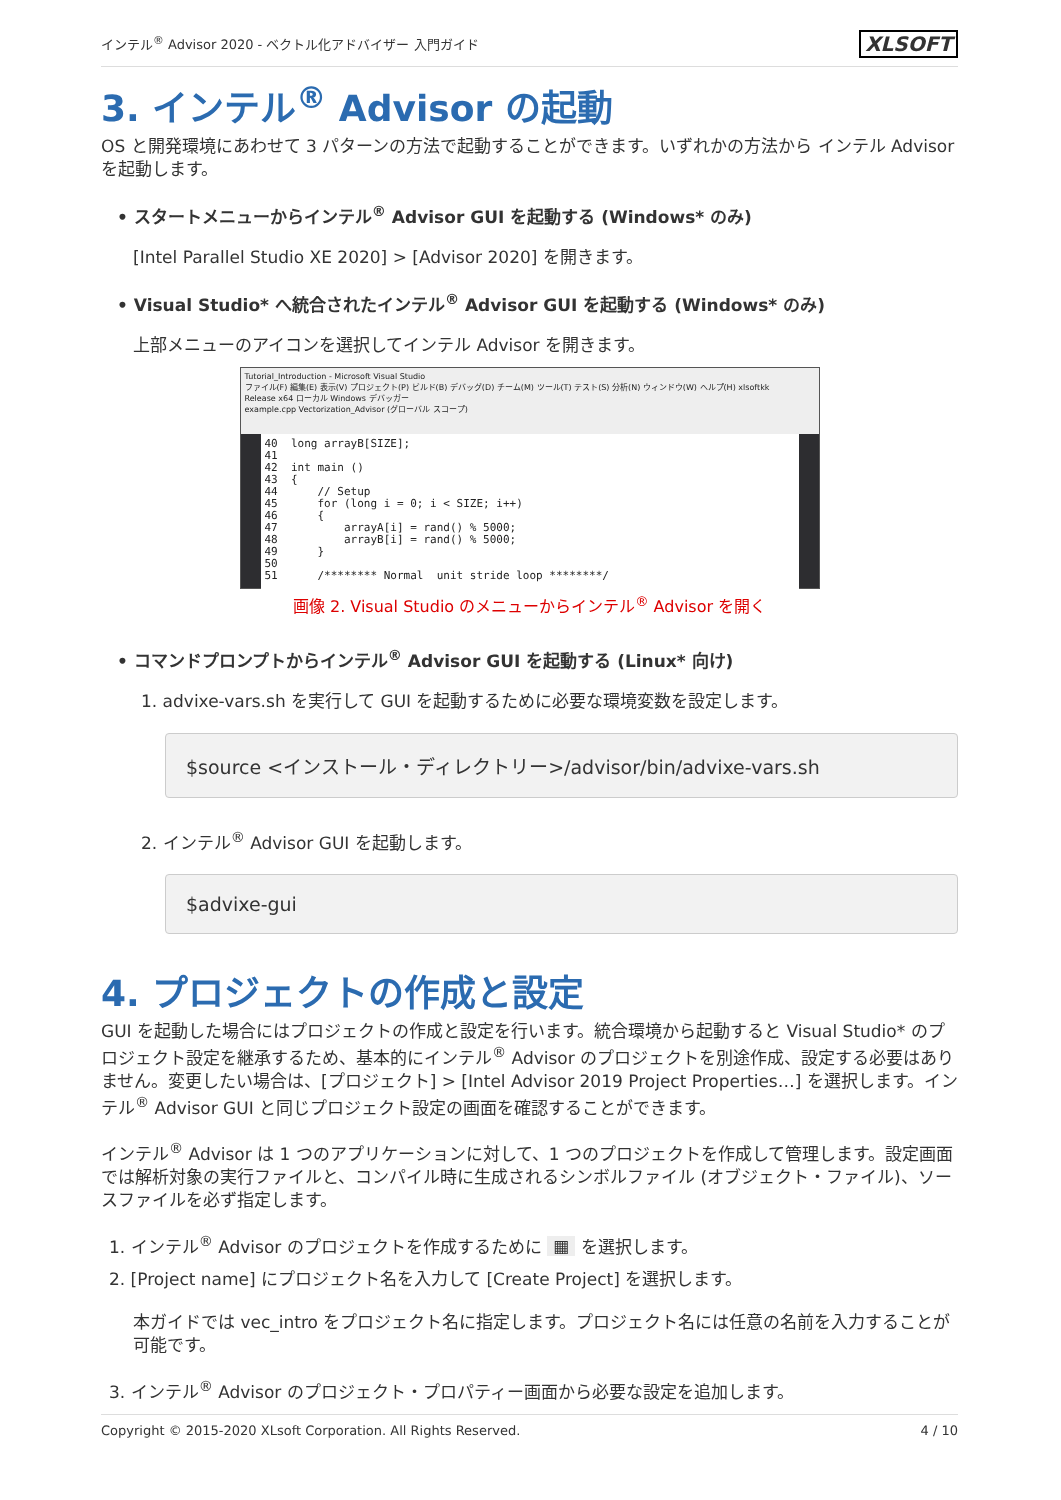インテル<sup>®</sup> Advisor 2020 - ベクトル化アドバイザー 入門ガイド XLSOFT
3. インテル<sup>®</sup> Advisor の起動
OS と開発環境にあわせて 3 パターンの方法で起動することができます。いずれかの方法から インテル Advisor を起動します。
• スタートメニューからインテル<sup>®</sup> Advisor GUI を起動する (Windows* のみ)
[Intel Parallel Studio XE 2020] > [Advisor 2020] を開きます。
• Visual Studio* へ統合されたインテル<sup>®</sup> Advisor GUI を起動する (Windows* のみ)
上部メニューのアイコンを選択してインテル Advisor を開きます。
Tutorial_Introduction - Microsoft Visual Studio
ファイル(F) 編集(E) 表示(V) プロジェクト(P) ビルド(B) デバッグ(D) チーム(M) ツール(T) テスト(S) 分析(N) ウィンドウ(W) ヘルプ(H) xlsoftkk
Release x64 ローカル Windows デバッガー
example.cpp Vectorization_Advisor (グローバル スコープ)
40 long arrayB[SIZE]; 41 42 int main () 43 { 44 // Setup 45 for (long i = 0; i < SIZE; i++) 46 { 47 arrayA[i] = rand() % 5000; 48 arrayB[i] = rand() % 5000; 49 } 50 51 /******** Normal unit stride loop ********/
画像 2. Visual Studio のメニューからインテル<sup>®</sup> Advisor を開く
• コマンドプロンプトからインテル<sup>®</sup> Advisor GUI を起動する (Linux* 向け)
1. advixe-vars.sh を実行して GUI を起動するために必要な環境変数を設定します。
$source <インストール・ディレクトリー>/advisor/bin/advixe-vars.sh
2. インテル<sup>®</sup> Advisor GUI を起動します。
$advixe-gui
4. プロジェクトの作成と設定
GUI を起動した場合にはプロジェクトの作成と設定を行います。統合環境から起動すると Visual Studio* のプロジェクト設定を継承するため、基本的にインテル<sup>®</sup> Advisor のプロジェクトを別途作成、設定する必要はありません。変更したい場合は、[プロジェクト] > [Intel Advisor 2019 Project Properties…] を選択します。インテル<sup>®</sup> Advisor GUI と同じプロジェクト設定の画面を確認することができます。
インテル<sup>®</sup> Advisor は 1 つのアプリケーションに対して、1 つのプロジェクトを作成して管理します。設定画面では解析対象の実行ファイルと、コンパイル時に生成されるシンボルファイル (オブジェクト・ファイル)、ソースファイルを必ず指定します。
1. インテル<sup>®</sup> Advisor のプロジェクトを作成するために ▦ を選択します。
2. [Project name] にプロジェクト名を入力して [Create Project] を選択します。
本ガイドでは vec_intro をプロジェクト名に指定します。プロジェクト名には任意の名前を入力することが可能です。
3. インテル<sup>®</sup> Advisor のプロジェクト・プロパティー画面から必要な設定を追加します。
Copyright © 2015-2020 XLsoft Corporation. All Rights Reserved. 4 / 10